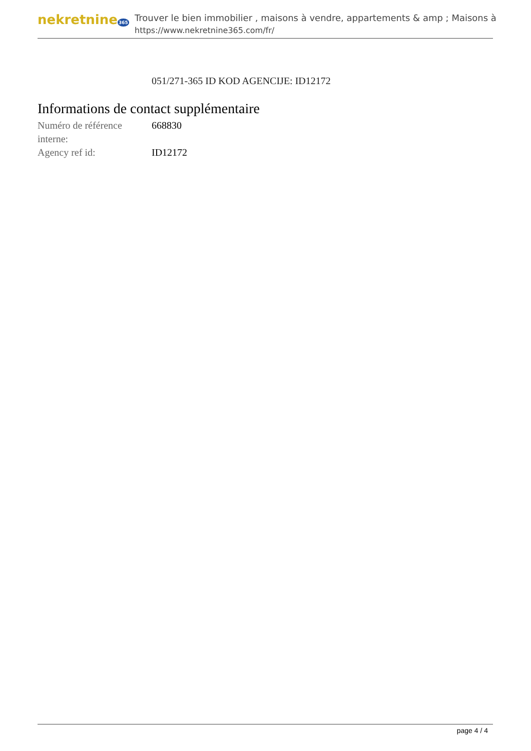nekretnine365
Trouver le bien immobilier , maisons à vendre, appartements & amp ; Maisons à
https://www.nekretnine365.com/fr/
051/271-365 ID KOD AGENCIJE: ID12172
Informations de contact supplémentaire
| Numéro de référence interne: | 668830 |
| Agency ref id: | ID12172 |
page 4 / 4